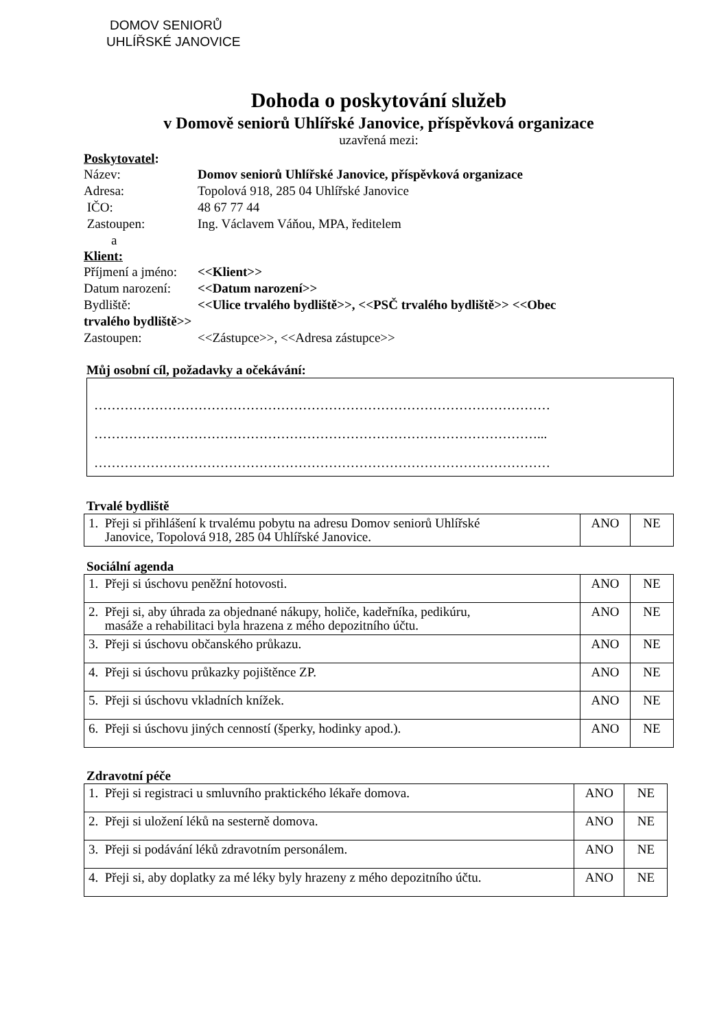DOMOV SENIORŮ
UHLÍŘSKÉ JANOVICE
Dohoda o poskytování služeb
v Domově seniorů Uhlířské Janovice, příspěvková organizace
uzavřená mezi:
Poskytovatel:
Název: Domov seniorů Uhlířské Janovice, příspěvková organizace
Adresa: Topolová 918, 285 04 Uhlířské Janovice
IČO: 48 67 77 44
Zastoupen: Ing. Václavem Váňou, MPA, ředitelem
a
Klient:
Příjmení a jméno: <<Klient>>
Datum narození: <<Datum narození>>
Bydliště: <<Ulice trvalého bydliště>>, <<PSČ trvalého bydliště>> <<Obec
trvalého bydliště>>
Zastoupen: <<Zástupce>>, <<Adresa zástupce>>
Můj osobní cíl, požadavky a očekávání:
……………………………………………………………………………………………
…………………………………………………………………………………………...
……………………………………………………………………………………………
Trvalé bydliště
| 1. Přeji si přihlášení k trvalému pobytu na adresu Domov seniorů Uhlířské Janovice, Topolová 918, 285 04 Uhlířské Janovice. | ANO | NE |
Sociální agenda
| 1. Přeji si úschovu peněžní hotovosti. | ANO | NE |
| 2. Přeji si, aby úhrada za objednané nákupy, holiče, kadeřníka, pedikúru, masáže a rehabilitaci byla hrazena z mého depozitního účtu. | ANO | NE |
| 3. Přeji si úschovu občanského průkazu. | ANO | NE |
| 4. Přeji si úschovu průkazky pojištěnce ZP. | ANO | NE |
| 5. Přeji si úschovu vkladních knížek. | ANO | NE |
| 6. Přeji si úschovu jiných cenností (šperky, hodinky apod.). | ANO | NE |
Zdravotní péče
| 1. Přeji si registraci u smluvního praktického lékaře domova. | ANO | NE |
| 2. Přeji si uložení léků na sesterně domova. | ANO | NE |
| 3. Přeji si podávání léků zdravotním personálem. | ANO | NE |
| 4. Přeji si, aby doplatky za mé léky byly hrazeny z mého depozitního účtu. | ANO | NE |